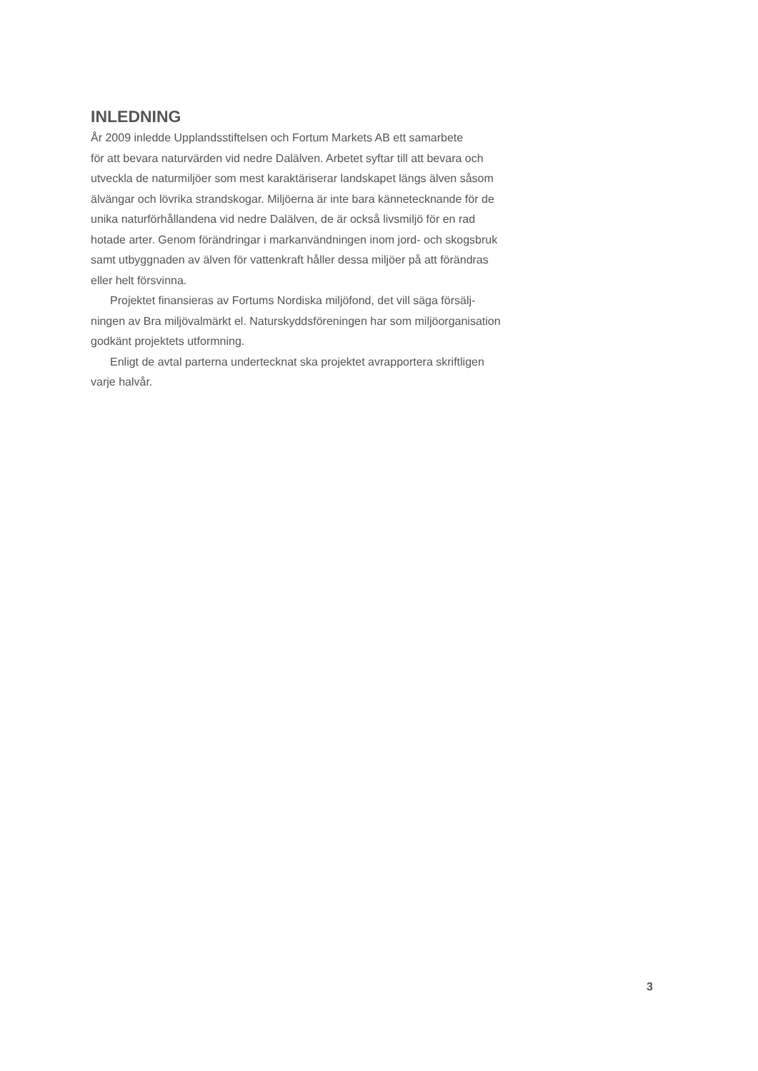INLEDNING
År 2009 inledde Upplandsstiftelsen och Fortum Markets AB ett samarbete
för att bevara naturvärden vid nedre Dalälven. Arbetet syftar till att bevara och
utveckla de naturmiljöer som mest karaktäriserar landskapet längs älven såsom
älvängar och lövrika strandskogar. Miljöerna är inte bara kännetecknande för de
unika naturförhållandena vid nedre Dalälven, de är också livsmiljö för en rad
hotade arter. Genom förändringar i markanvändningen inom jord- och skogsbruk
samt utbyggnaden av älven för vattenkraft håller dessa miljöer på att förändras
eller helt försvinna.
Projektet finansieras av Fortums Nordiska miljöfond, det vill säga försälj-
ningen av Bra miljövalmärkt el. Naturskyddsföreningen har som miljöorganisation
godkänt projektets utformning.
Enligt de avtal parterna undertecknat ska projektet avrapportera skriftligen
varje halvår.
3